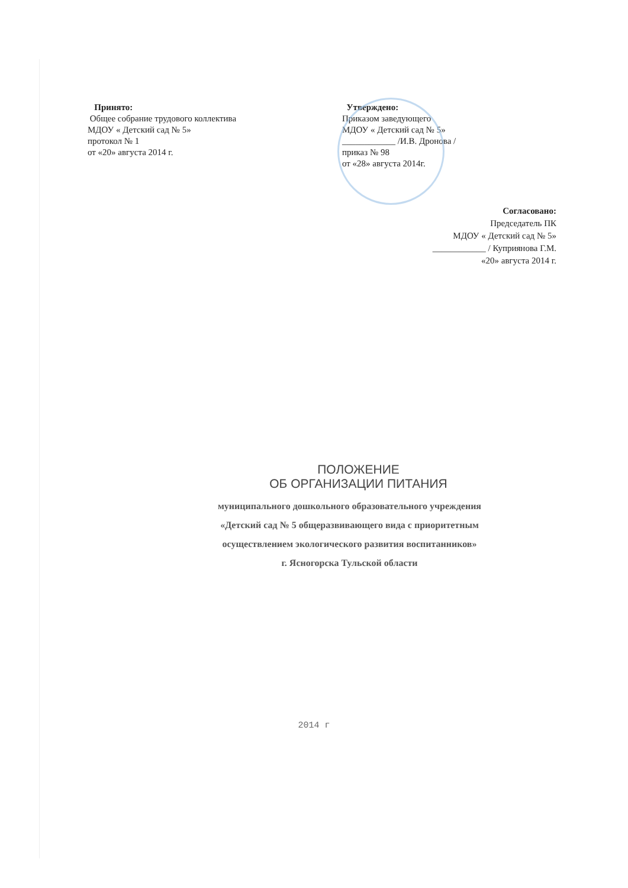Принято:
Общее собрание трудового коллектива
МДОУ « Детский сад № 5»
протокол № 1
от «20» августа 2014 г.
Утверждено:
Приказом заведующего
МДОУ « Детский сад № 5»
____________ /И.В. Дронова /
приказ № 98
от «28» августа 2014г.
Согласовано:
Председатель ПК
МДОУ « Детский сад № 5»
____________ / Куприянова Г.М.
«20» августа 2014 г.
ПОЛОЖЕНИЕ
ОБ ОРГАНИЗАЦИИ ПИТАНИЯ
муниципального дошкольного образовательного учреждения
«Детский сад № 5 общеразвивающего вида с приоритетным
осуществлением экологического развития воспитанников»
г. Ясногорска Тульской области
2014 г